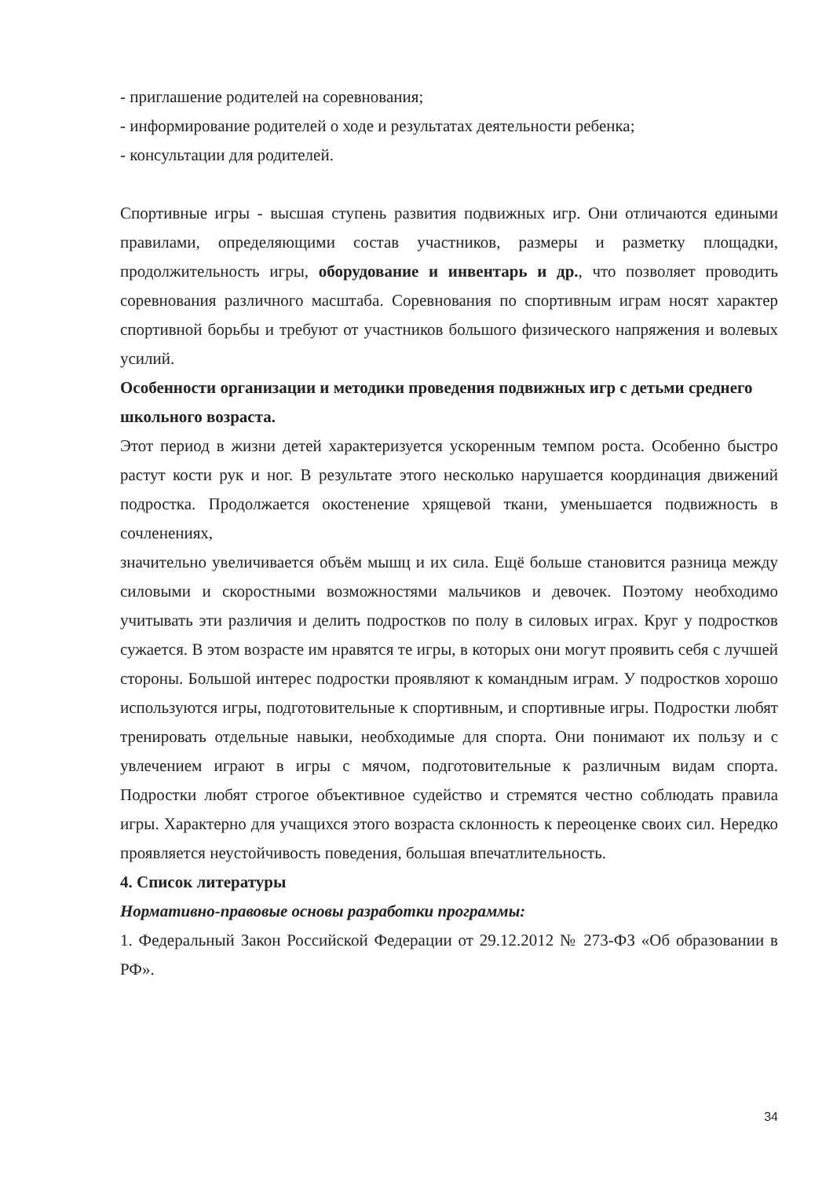- приглашение родителей на соревнования;
- информирование родителей о ходе и результатах деятельности ребенка;
- консультации для родителей.
Спортивные игры - высшая ступень развития подвижных игр. Они отличаются едиными правилами, определяющими состав участников, размеры и разметку площадки, продолжительность игры, оборудование и инвентарь и др., что позволяет проводить соревнования различного масштаба. Соревнования по спортивным играм носят характер спортивной борьбы и требуют от участников большого физического напряжения и волевых усилий.
Особенности организации и методики проведения подвижных игр с детьми среднего школьного возраста.
Этот период в жизни детей характеризуется ускоренным темпом роста. Особенно быстро растут кости рук и ног. В результате этого несколько нарушается координация движений подростка. Продолжается окостенение хрящевой ткани, уменьшается подвижность в сочленениях,
значительно увеличивается объём мышц и их сила. Ещё больше становится разница между силовыми и скоростными возможностями мальчиков и девочек. Поэтому необходимо учитывать эти различия и делить подростков по полу в силовых играх. Круг у подростков сужается. В этом возрасте им нравятся те игры, в которых они могут проявить себя с лучшей стороны. Большой интерес подростки проявляют к командным играм. У подростков хорошо используются игры, подготовительные к спортивным, и спортивные игры. Подростки любят тренировать отдельные навыки, необходимые для спорта. Они понимают их пользу и с увлечением играют в игры с мячом, подготовительные к различным видам спорта. Подростки любят строгое объективное судейство и стремятся честно соблюдать правила игры. Характерно для учащихся этого возраста склонность к переоценке своих сил. Нередко проявляется неустойчивость поведения, большая впечатлительность.
4. Список литературы
Нормативно-правовые основы разработки программы:
1. Федеральный Закон Российской Федерации от 29.12.2012 № 273-ФЗ «Об образовании в РФ».
34